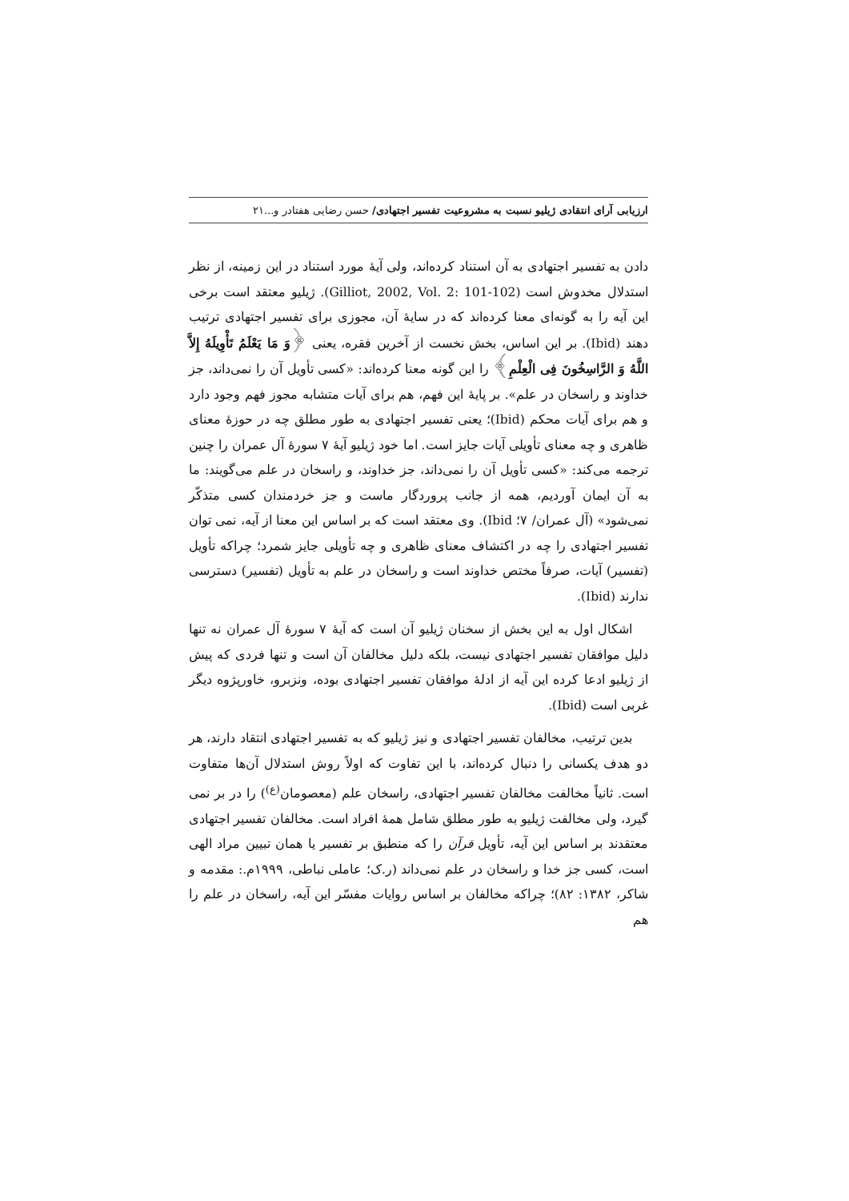ارزیابی آرای انتقادی ژیلیو نسبت به مشروعیت تفسیر اجتهادی/ حسن رضایی هفتادر و... ۲۱
دادن به تفسیر اجتهادی به آن استناد کرده‌اند، ولی آیهٔ مورد استناد در این زمینه، از نظر استدلال مخدوش است (Gilliot, 2002, Vol. 2: 101-102). ژیلیو معتقد است برخی این آیه را به گونه‌ای معنا کرده‌اند که در سایهٔ آن، مجوزی برای تفسیر اجتهادی ترتیب دهند (Ibid). بر این اساس، بخش نخست از آخرین فقره، یعنی ﴿وَ مَا یَعْلَمُ تَأْوِیلَهُ إِلاَّ اللَّهُ وَ الرَّاسِخُونَ فِی الْعِلْمِ﴾ را این گونه معنا کرده‌اند: «کسی تأویل آن را نمی‌داند، جز خداوند و راسخان در علم». بر پایهٔ این فهم، هم برای آیات متشابه مجوز فهم وجود دارد و هم برای آیات محکم (Ibid)؛ یعنی تفسیر اجتهادی به طور مطلق چه در حوزهٔ معنای ظاهری و چه معنای تأویلی آیات جایز است. اما خود ژیلیو آیهٔ ۷ سورهٔ آل عمران را چنین ترجمه می‌کند: «کسی تأویل آن را نمی‌داند، جز خداوند، و راسخان در علم می‌گویند: ما به آن ایمان آوردیم، همه از جانب پروردگار ماست و جز خردمندان کسی متذکّر نمی‌شود» (آل عمران/ ۷؛ Ibid). وی معتقد است که بر اساس این معنا از آیه، نمی توان تفسیر اجتهادی را چه در اکتشاف معنای ظاهری و چه تأویلی جایز شمرد؛ چراکه تأویل (تفسیر) آیات، صرفاً مختص خداوند است و راسخان در علم به تأویل (تفسیر) دسترسی ندارند (Ibid).
اشکال اول به این بخش از سخنان ژیلیو آن است که آیهٔ ۷ سورهٔ آل عمران نه تنها دلیل موافقان تفسیر اجتهادی نیست، بلکه دلیل مخالفان آن است و تنها فردی که پیش از ژیلیو ادعا کرده این آیه از ادلهٔ موافقان تفسیر اجتهادی بوده، ونزبرو، خاورپژوه دیگر غربی است (Ibid).
بدین ترتیب، مخالفان تفسیر اجتهادی و نیز ژیلیو که به تفسیر اجتهادی انتقاد دارند، هر دو هدف یکسانی را دنبال کرده‌اند، با این تفاوت که اولاً روش استدلال آن‌ها متفاوت است. ثانیاً مخالفت مخالفان تفسیر اجتهادی، راسخان علم (معصومان<sup>(ع)</sup>) را در بر نمی گیرد، ولی مخالفت ژیلیو به طور مطلق شامل همهٔ افراد است. مخالفان تفسیر اجتهادی معتقدند بر اساس این آیه، تأویل قرآن را که منطبق بر تفسیر یا همان تبیین مراد الهی است، کسی جز خدا و راسخان در علم نمی‌داند (ر.ک؛ عاملی نباطی، ۱۹۹۹م.: مقدمه و شاکر، ۱۳۸۲: ۸۲)؛ چراکه مخالفان بر اساس روایات مفسّر این آیه، راسخان در علم را هم